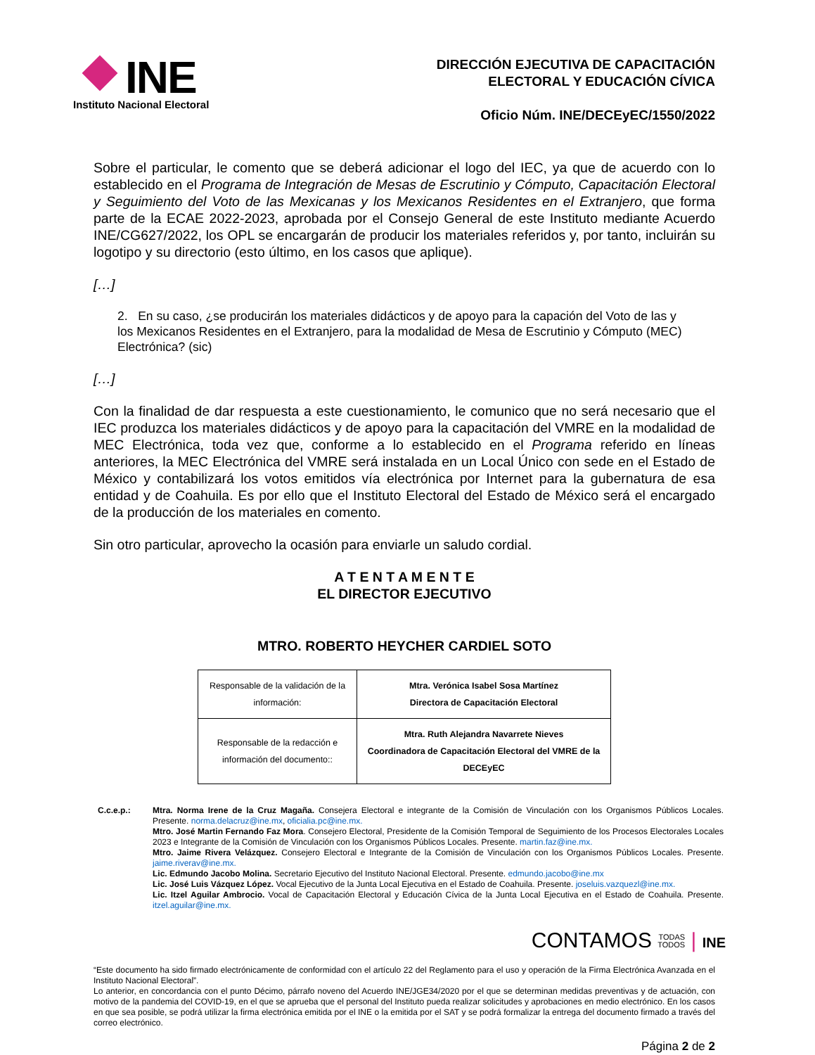INE
Instituto Nacional Electoral
DIRECCIÓN EJECUTIVA DE CAPACITACIÓN
ELECTORAL Y EDUCACIÓN CÍVICA
Oficio Núm. INE/DECEyEC/1550/2022
Sobre el particular, le comento que se deberá adicionar el logo del IEC, ya que de acuerdo con lo establecido en el Programa de Integración de Mesas de Escrutinio y Cómputo, Capacitación Electoral y Seguimiento del Voto de las Mexicanas y los Mexicanos Residentes en el Extranjero, que forma parte de la ECAE 2022-2023, aprobada por el Consejo General de este Instituto mediante Acuerdo INE/CG627/2022, los OPL se encargarán de producir los materiales referidos y, por tanto, incluirán su logotipo y su directorio (esto último, en los casos que aplique).
[…]
2. En su caso, ¿se producirán los materiales didácticos y de apoyo para la capación del Voto de las y los Mexicanos Residentes en el Extranjero, para la modalidad de Mesa de Escrutinio y Cómputo (MEC) Electrónica? (sic)
[…]
Con la finalidad de dar respuesta a este cuestionamiento, le comunico que no será necesario que el IEC produzca los materiales didácticos y de apoyo para la capacitación del VMRE en la modalidad de MEC Electrónica, toda vez que, conforme a lo establecido en el Programa referido en líneas anteriores, la MEC Electrónica del VMRE será instalada en un Local Único con sede en el Estado de México y contabilizará los votos emitidos vía electrónica por Internet para la gubernatura de esa entidad y de Coahuila. Es por ello que el Instituto Electoral del Estado de México será el encargado de la producción de los materiales en comento.
Sin otro particular, aprovecho la ocasión para enviarle un saludo cordial.
A T E N T A M E N T E
EL DIRECTOR EJECUTIVO
MTRO. ROBERTO HEYCHER CARDIEL SOTO
| Responsable de la validación de la información: | Mtra. Verónica Isabel Sosa Martínez Directora de Capacitación Electoral |
| Responsable de la redacción e información del documento:: | Mtra. Ruth Alejandra Navarrete Nieves Coordinadora de Capacitación Electoral del VMRE de la DECEyEC |
C.c.e.p.: Mtra. Norma Irene de la Cruz Magaña. Consejera Electoral e integrante de la Comisión de Vinculación con los Organismos Públicos Locales. Presente. norma.delacruz@ine.mx, oficialia.pc@ine.mx.
Mtro. José Martin Fernando Faz Mora. Consejero Electoral, Presidente de la Comisión Temporal de Seguimiento de los Procesos Electorales Locales 2023 e Integrante de la Comisión de Vinculación con los Organismos Públicos Locales. Presente. martin.faz@ine.mx.
Mtro. Jaime Rivera Velázquez. Consejero Electoral e Integrante de la Comisión de Vinculación con los Organismos Públicos Locales. Presente. jaime.riverav@ine.mx.
Lic. Edmundo Jacobo Molina. Secretario Ejecutivo del Instituto Nacional Electoral. Presente. edmundo.jacobo@ine.mx
Lic. José Luis Vázquez López. Vocal Ejecutivo de la Junta Local Ejecutiva en el Estado de Coahuila. Presente. joseluis.vazquezl@ine.mx.
Lic. Itzel Aguilar Ambrocio. Vocal de Capacitación Electoral y Educación Cívica de la Junta Local Ejecutiva en el Estado de Coahuila. Presente. itzel.aguilar@ine.mx.
CONTAMOS TODAS
TODOS | INE
“Este documento ha sido firmado electrónicamente de conformidad con el artículo 22 del Reglamento para el uso y operación de la Firma Electrónica Avanzada en el Instituto Nacional Electoral”.
Lo anterior, en concordancia con el punto Décimo, párrafo noveno del Acuerdo INE/JGE34/2020 por el que se determinan medidas preventivas y de actuación, con motivo de la pandemia del COVID-19, en el que se aprueba que el personal del Instituto pueda realizar solicitudes y aprobaciones en medio electrónico. En los casos en que sea posible, se podrá utilizar la firma electrónica emitida por el INE o la emitida por el SAT y se podrá formalizar la entrega del documento firmado a través del correo electrónico.
Página 2 de 2